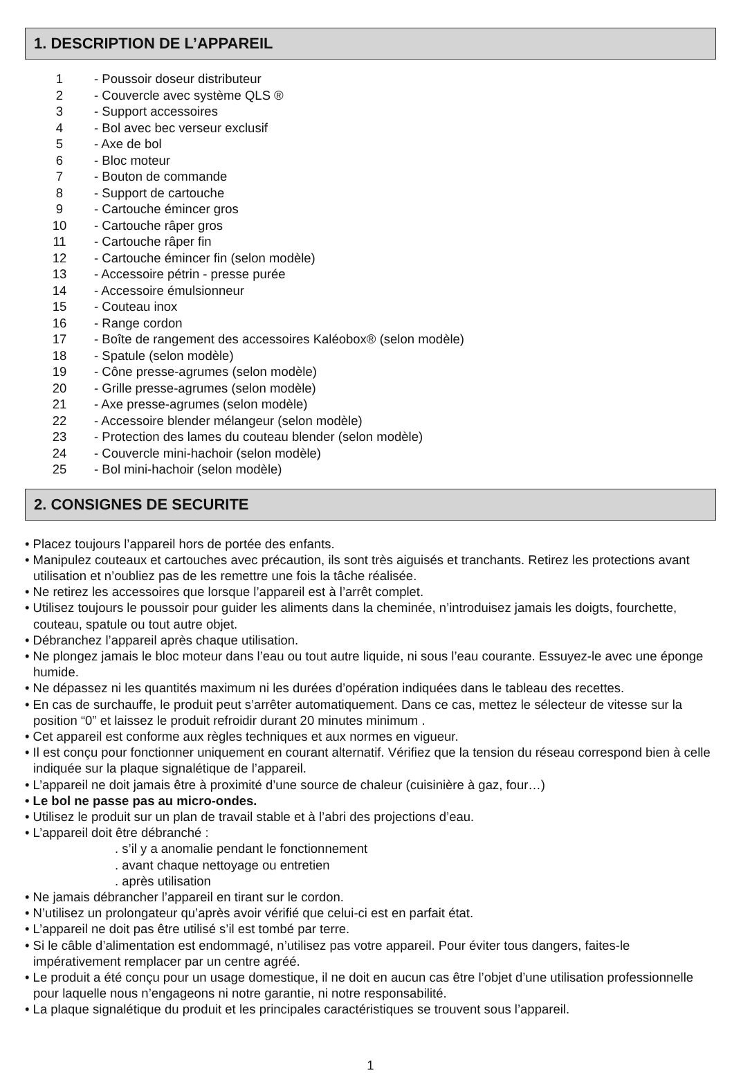1. DESCRIPTION DE L’APPAREIL
1 - Poussoir doseur distributeur
2 - Couvercle avec système QLS ®
3 - Support accessoires
4 - Bol avec bec verseur exclusif
5 - Axe de bol
6 - Bloc moteur
7 - Bouton de commande
8 - Support de cartouche
9 - Cartouche émincer gros
10 - Cartouche râper gros
11 - Cartouche râper fin
12 - Cartouche émincer fin (selon modèle)
13 - Accessoire pétrin - presse purée
14 - Accessoire émulsionneur
15 - Couteau inox
16 - Range cordon
17 - Boîte de rangement des accessoires Kaléobox® (selon modèle)
18 - Spatule (selon modèle)
19 - Cône presse-agrumes (selon modèle)
20 - Grille presse-agrumes (selon modèle)
21 - Axe presse-agrumes (selon modèle)
22 - Accessoire blender mélangeur (selon modèle)
23 - Protection des lames du couteau blender (selon modèle)
24 - Couvercle mini-hachoir (selon modèle)
25 - Bol mini-hachoir (selon modèle)
2. CONSIGNES DE SECURITE
• Placez toujours l’appareil hors de portée des enfants.
• Manipulez couteaux et cartouches avec précaution, ils sont très aiguisés et tranchants. Retirez les protections avant utilisation et n’oubliez pas de les remettre une fois la tâche réalisée.
• Ne retirez les accessoires que lorsque l’appareil est à l’arrêt complet.
• Utilisez toujours le poussoir pour guider les aliments dans la cheminée, n’introduisez jamais les doigts, fourchette, couteau, spatule ou tout autre objet.
• Débranchez l’appareil après chaque utilisation.
• Ne plongez jamais le bloc moteur dans l’eau ou tout autre liquide, ni sous l’eau courante. Essuyez-le avec une éponge humide.
• Ne dépassez ni les quantités maximum ni les durées d’opération indiquées dans le tableau des recettes.
• En cas de surchauffe, le produit peut s’arrêter automatiquement. Dans ce cas, mettez le sélecteur de vitesse sur la position “0” et laissez le produit refroidir durant 20 minutes minimum .
• Cet appareil est conforme aux règles techniques et aux normes en vigueur.
• Il est conçu pour fonctionner uniquement en courant alternatif. Vérifiez que la tension du réseau correspond bien à celle indiquée sur la plaque signalétique de l’appareil.
• L’appareil ne doit jamais être à proximité d’une source de chaleur (cuisinière à gaz, four…)
• Le bol ne passe pas au micro-ondes.
• Utilisez le produit sur un plan de travail stable et à l’abri des projections d’eau.
• L’appareil doit être débranché :
. s’il y a anomalie pendant le fonctionnement
. avant chaque nettoyage ou entretien
. après utilisation
• Ne jamais débrancher l’appareil en tirant sur le cordon.
• N’utilisez un prolongateur qu’après avoir vérifié que celui-ci est en parfait état.
• L’appareil ne doit pas être utilisé s’il est tombé par terre.
• Si le câble d’alimentation est endommagé, n’utilisez pas votre appareil. Pour éviter tous dangers, faites-le impérativement remplacer par un centre agréé.
• Le produit a été conçu pour un usage domestique, il ne doit en aucun cas être l’objet d’une utilisation professionnelle pour laquelle nous n’engageons ni notre garantie, ni notre responsabilité.
• La plaque signalétique du produit et les principales caractéristiques se trouvent sous l’appareil.
1